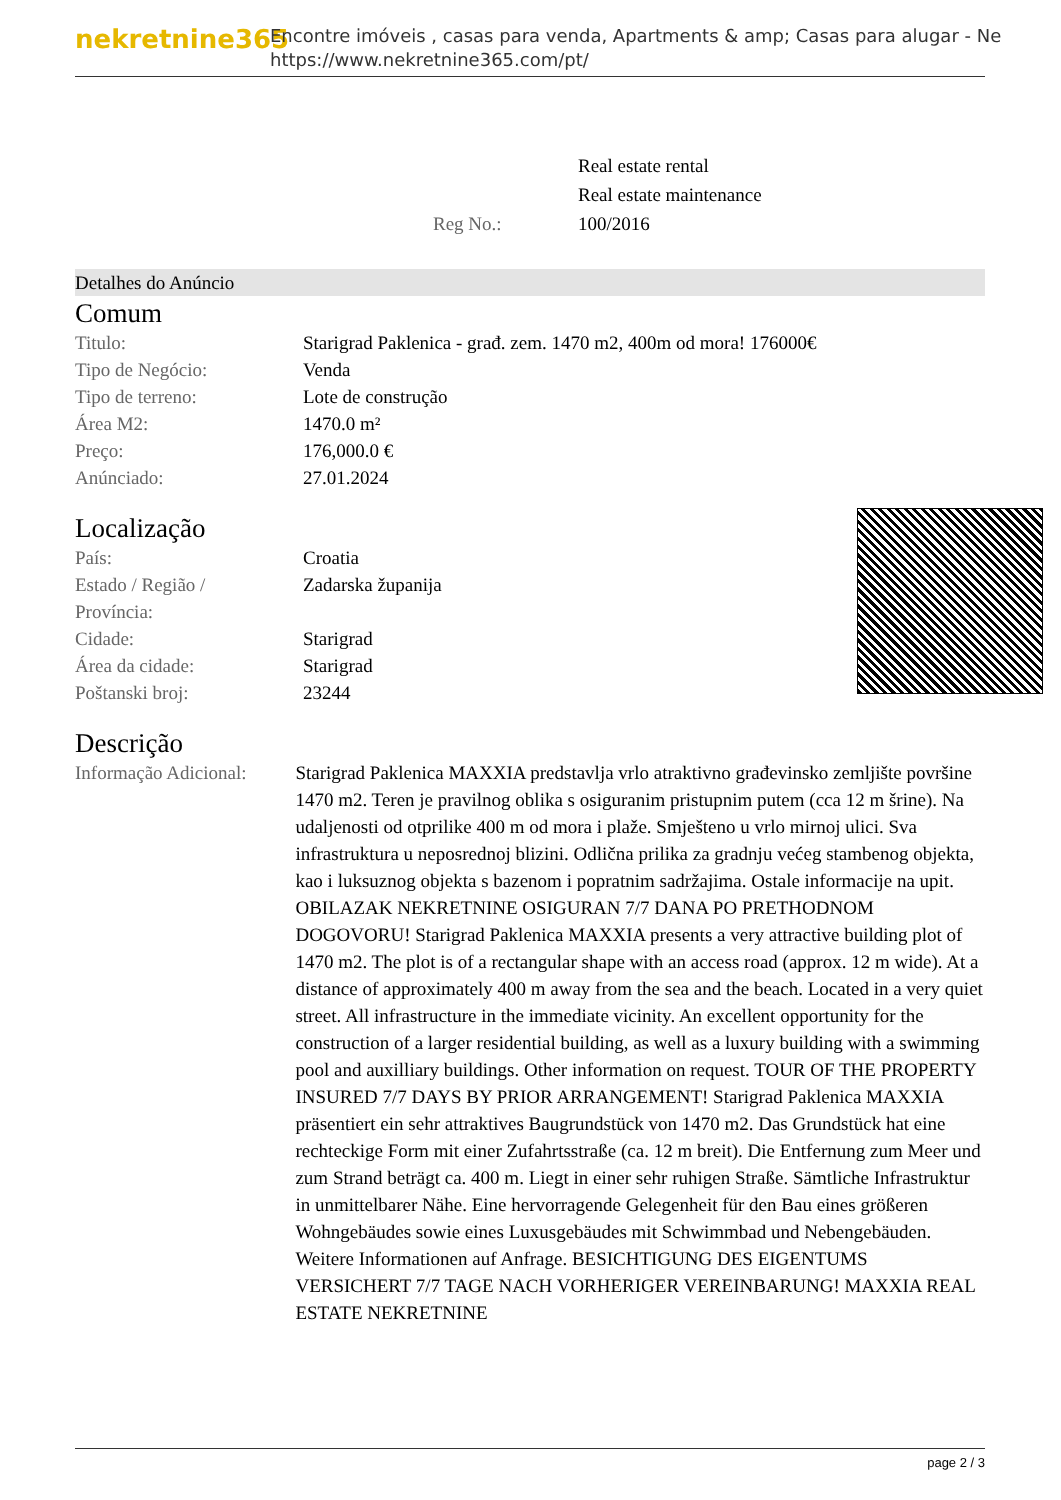nekretnine365
Encontre imóveis , casas para venda, Apartments & amp; Casas para alugar - Ne
https://www.nekretnine365.com/pt/
| | Real estate rental |
| | Real estate maintenance |
| Reg No.: | 100/2016 |
Detalhes do Anúncio
Comum
| Titulo: | Starigrad Paklenica - građ. zem. 1470 m2, 400m od mora! 176000€ |
| Tipo de Negócio: | Venda |
| Tipo de terreno: | Lote de construção |
| Área M2: | 1470.0 m² |
| Preço: | 176,000.0 € |
| Anúnciado: | 27.01.2024 |
Localização
| País: | Croatia |
| Estado / Região / Província: | Zadarska županija |
| Cidade: | Starigrad |
| Área da cidade: | Starigrad |
| Poštanski broj: | 23244 |
Descrição
| Informação Adicional: | Starigrad Paklenica MAXXIA predstavlja vrlo atraktivno građevinsko zemljište površine 1470 m2. Teren je pravilnog oblika s osiguranim pristupnim putem (cca 12 m šrine). Na udaljenosti od otprilike 400 m od mora i plaže. Smješteno u vrlo mirnoj ulici. Sva infrastruktura u neposrednoj blizini. Odlična prilika za gradnju većeg stambenog objekta, kao i luksuznog objekta s bazenom i popratnim sadržajima. Ostale informacije na upit. OBILAZAK NEKRETNINE OSIGURAN 7/7 DANA PO PRETHODNOM DOGOVORU! Starigrad Paklenica MAXXIA presents a very attractive building plot of 1470 m2. The plot is of a rectangular shape with an access road (approx. 12 m wide). At a distance of approximately 400 m away from the sea and the beach. Located in a very quiet street. All infrastructure in the immediate vicinity. An excellent opportunity for the construction of a larger residential building, as well as a luxury building with a swimming pool and auxilliary buildings. Other information on request. TOUR OF THE PROPERTY INSURED 7/7 DAYS BY PRIOR ARRANGEMENT! Starigrad Paklenica MAXXIA präsentiert ein sehr attraktives Baugrundstück von 1470 m2. Das Grundstück hat eine rechteckige Form mit einer Zufahrtsstraße (ca. 12 m breit). Die Entfernung zum Meer und zum Strand beträgt ca. 400 m. Liegt in einer sehr ruhigen Straße. Sämtliche Infrastruktur in unmittelbarer Nähe. Eine hervorragende Gelegenheit für den Bau eines größeren Wohngebäudes sowie eines Luxusgebäudes mit Schwimmbad und Nebengebäuden. Weitere Informationen auf Anfrage. BESICHTIGUNG DES EIGENTUMS VERSICHERT 7/7 TAGE NACH VORHERIGER VEREINBARUNG! MAXXIA REAL ESTATE NEKRETNINE |
page 2 / 3